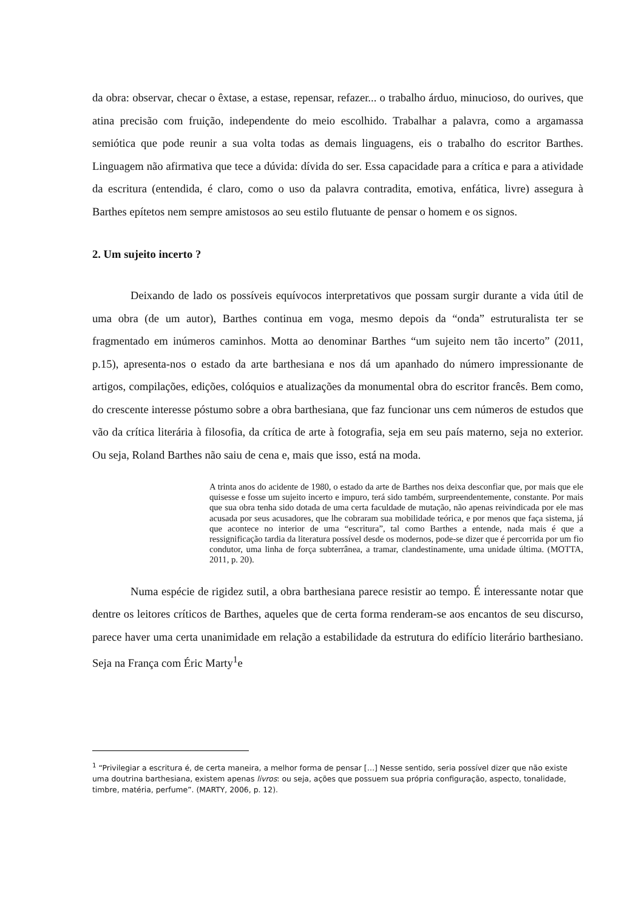da obra: observar, checar o êxtase, a estase, repensar, refazer... o trabalho árduo, minucioso, do ourives, que atina precisão com fruição, independente do meio escolhido. Trabalhar a palavra, como a argamassa semiótica que pode reunir a sua volta todas as demais linguagens, eis o trabalho do escritor Barthes. Linguagem não afirmativa que tece a dúvida: dívida do ser. Essa capacidade para a crítica e para a atividade da escritura (entendida, é claro, como o uso da palavra contradita, emotiva, enfática, livre) assegura à Barthes epítetos nem sempre amistosos ao seu estilo flutuante de pensar o homem e os signos.
2. Um sujeito incerto ?
Deixando de lado os possíveis equívocos interpretativos que possam surgir durante a vida útil de uma obra (de um autor), Barthes continua em voga, mesmo depois da “onda” estruturalista ter se fragmentado em inúmeros caminhos. Motta ao denominar Barthes “um sujeito nem tão incerto” (2011, p.15), apresenta-nos o estado da arte barthesiana e nos dá um apanhado do número impressionante de artigos, compilações, edições, colóquios e atualizações da monumental obra do escritor francês. Bem como, do crescente interesse póstumo sobre a obra barthesiana, que faz funcionar uns cem números de estudos que vão da crítica literária à filosofia, da crítica de arte à fotografia, seja em seu país materno, seja no exterior. Ou seja, Roland Barthes não saiu de cena e, mais que isso, está na moda.
A trinta anos do acidente de 1980, o estado da arte de Barthes nos deixa desconfiar que, por mais que ele quisesse e fosse um sujeito incerto e impuro, terá sido também, surpreendentemente, constante. Por mais que sua obra tenha sido dotada de uma certa faculdade de mutação, não apenas reivindicada por ele mas acusada por seus acusadores, que lhe cobraram sua mobilidade teórica, e por menos que faça sistema, já que acontece no interior de uma “escritura”, tal como Barthes a entende, nada mais é que a ressignificação tardia da literatura possível desde os modernos, pode-se dizer que é percorrida por um fio condutor, uma linha de força subterrânea, a tramar, clandestinamente, uma unidade última. (MOTTA, 2011, p. 20).
Numa espécie de rigidez sutil, a obra barthesiana parece resistir ao tempo. É interessante notar que dentre os leitores críticos de Barthes, aqueles que de certa forma renderam-se aos encantos de seu discurso, parece haver uma certa unanimidade em relação a estabilidade da estrutura do edifício literário barthesiano. Seja na França com Éric Marty<sup>1</sup>e
<sup>1</sup> “Privilegiar a escritura é, de certa maneira, a melhor forma de pensar […] Nesse sentido, seria possível dizer que não existe uma doutrina barthesiana, existem apenas livros: ou seja, ações que possuem sua própria configuração, aspecto, tonalidade, timbre, matéria, perfume”. (MARTY, 2006, p. 12).